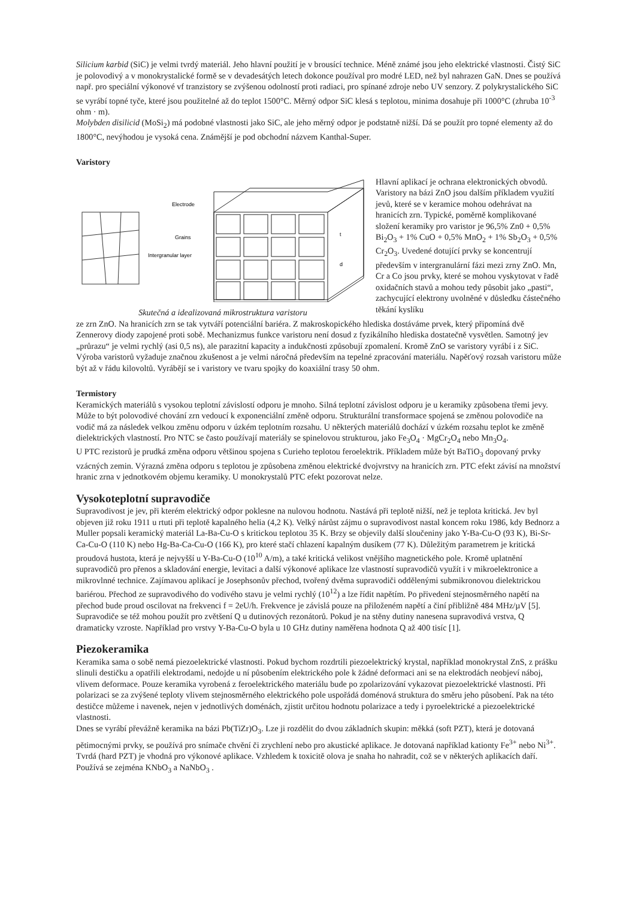Silicium karbid (SiC) je velmi tvrdý materiál. Jeho hlavní použití je v brousící technice. Méně známé jsou jeho elektrické vlastnosti. Čistý SiC je polovodivý a v monokrystalické formě se v devadesátých letech dokonce používal pro modré LED, než byl nahrazen GaN. Dnes se používá např. pro speciální výkonové vf tranzistory se zvýšenou odolností proti radiaci, pro spínané zdroje nebo UV senzory. Z polykrystalického SiC se vyrábí topné tyče, které jsou použitelné až do teplot 1500°C. Měrný odpor SiC klesá s teplotou, minima dosahuje při 1000°C (zhruba 10<sup>-3</sup> ohm · m).
Molybden disilicid (MoSi<sub>2</sub>) má podobné vlastnosti jako SiC, ale jeho měrný odpor je podstatně nižší. Dá se použít pro topné elementy až do 1800°C, nevýhodou je vysoká cena. Známější je pod obchodní názvem Kanthal-Super.
Varistory
Electrode
Grains
Intergranular layer
t
d
Skutečná a idealizovaná mikrostruktura varistoru
Hlavní aplikací je ochrana elektronických obvodů. Varistory na bázi ZnO jsou dalším příkladem využití jevů, které se v keramice mohou odehrávat na hranicích zrn. Typické, poměrně komplikované složení keramiky pro varistor je 96,5% Zn0 + 0,5% Bi<sub>2</sub>O<sub>3</sub> + 1% CuO + 0,5% MnO<sub>2</sub> + 1% Sb<sub>2</sub>O<sub>3</sub> + 0,5% Cr<sub>2</sub>O<sub>3</sub>. Uvedené dotující prvky se koncentrují především v intergranulární fázi mezi zrny ZnO. Mn, Cr a Co jsou prvky, které se mohou vyskytovat v řadě oxidačních stavů a mohou tedy působit jako „pasti“, zachycující elektrony uvolněné v důsledku částečného těkání kyslíku
ze zrn ZnO. Na hranicích zrn se tak vytváří potenciální bariéra. Z makroskopického hlediska dostáváme prvek, který připomíná dvě Zennerovy diody zapojené proti sobě. Mechanizmus funkce varistoru není dosud z fyzikálního hlediska dostatečně vysvětlen. Samotný jev „průrazu“ je velmi rychlý (asi 0,5 ns), ale parazitní kapacity a indukčnosti způsobují zpomalení. Kromě ZnO se varistory vyrábí i z SiC. Výroba varistorů vyžaduje značnou zkušenost a je velmi náročná především na tepelné zpracování materiálu. Napěťový rozsah varistoru může být až v řádu kilovoltů. Vyrábějí se i varistory ve tvaru spojky do koaxiální trasy 50 ohm.
Termistory
Keramických materiálů s vysokou teplotní závislostí odporu je mnoho. Silná teplotní závislost odporu je u keramiky způsobena třemi jevy. Může to být polovodivé chování zrn vedoucí k exponenciální změně odporu. Strukturální transformace spojená se změnou polovodiče na vodič má za následek velkou změnu odporu v úzkém teplotním rozsahu. U některých materiálů dochází v úzkém rozsahu teplot ke změně dielektrických vlastností. Pro NTC se často používají materiály se spinelovou strukturou, jako Fe<sub>3</sub>O<sub>4</sub> · MgCr<sub>2</sub>O<sub>4</sub> nebo Mn<sub>3</sub>O<sub>4</sub>.
U PTC rezistorů je prudká změna odporu většinou spojena s Curieho teplotou feroelektrik. Příkladem může být BaTiO<sub>3</sub> dopovaný prvky vzácných zemin. Výrazná změna odporu s teplotou je způsobena změnou elektrické dvojvrstvy na hranicích zrn. PTC efekt závisí na množství hranic zrna v jednotkovém objemu keramiky. U monokrystalů PTC efekt pozorovat nelze.
Vysokoteplotní supravodiče
Supravodivost je jev, při kterém elektrický odpor poklesne na nulovou hodnotu. Nastává při teplotě nižší, než je teplota kritická. Jev byl objeven již roku 1911 u rtuti při teplotě kapalného helia (4,2 K). Velký nárůst zájmu o supravodivost nastal koncem roku 1986, kdy Bednorz a Muller popsali keramický materiál La-Ba-Cu-O s kritickou teplotou 35 K. Brzy se objevily další sloučeniny jako Y-Ba-Cu-O (93 K), Bi-Sr-Ca-Cu-O (110 K) nebo Hg-Ba-Ca-Cu-O (166 K), pro které stačí chlazení kapalným dusíkem (77 K). Důležitým parametrem je kritická proudová hustota, která je nejvyšší u Y-Ba-Cu-O (10<sup>10</sup> A/m), a také kritická velikost vnějšího magnetického pole. Kromě uplatnění supravodičů pro přenos a skladování energie, levitaci a další výkonové aplikace lze vlastností supravodičů využít i v mikroelektronice a mikrovlnné technice. Zajímavou aplikací je Josephsonův přechod, tvořený dvěma supravodiči oddělenými submikronovou dielektrickou bariérou. Přechod ze supravodivého do vodivého stavu je velmi rychlý (10<sup>12</sup>) a lze řídit napětím. Po přivedení stejnosměrného napětí na přechod bude proud oscilovat na frekvenci f = 2eU/h. Frekvence je závislá pouze na přiloženém napětí a činí přibližně 484 MHz/µV [5]. Supravodiče se též mohou použít pro zvětšení Q u dutinových rezonátorů. Pokud je na stěny dutiny nanesena supravodivá vrstva, Q dramaticky vzroste. Například pro vrstvy Y-Ba-Cu-O byla u 10 GHz dutiny naměřena hodnota Q až 400 tisíc [1].
Piezokeramika
Keramika sama o sobě nemá piezoelektrické vlastnosti. Pokud bychom rozdrtili piezoelektrický krystal, například monokrystal ZnS, z prášku slinuli destičku a opatřili elektrodami, nedojde u ní působením elektrického pole k žádné deformaci ani se na elektrodách neobjeví náboj, vlivem deformace. Pouze keramika vyrobená z feroelektrického materiálu bude po zpolarizování vykazovat piezoelektrické vlastnosti. Při polarizaci se za zvýšené teploty vlivem stejnosměrného elektrického pole uspořádá doménová struktura do směru jeho působení. Pak na této destičce můžeme i navenek, nejen v jednotlivých doménách, zjistit určitou hodnotu polarizace a tedy i pyroelektrické a piezoelektrické vlastnosti.
Dnes se vyrábí převážně keramika na bázi Pb(TiZr)O<sub>3</sub>. Lze ji rozdělit do dvou základních skupin: měkká (soft PZT), která je dotovaná pětimocnými prvky, se používá pro snímače chvění či zrychlení nebo pro akustické aplikace. Je dotovaná například kationty Fe<sup>3+</sup> nebo Ni<sup>3+</sup>. Tvrdá (hard PZT) je vhodná pro výkonové aplikace. Vzhledem k toxicitě olova je snaha ho nahradit, což se v některých aplikacích daří. Používá se zejména KNbO<sub>3</sub> a NaNbO<sub>3</sub> .